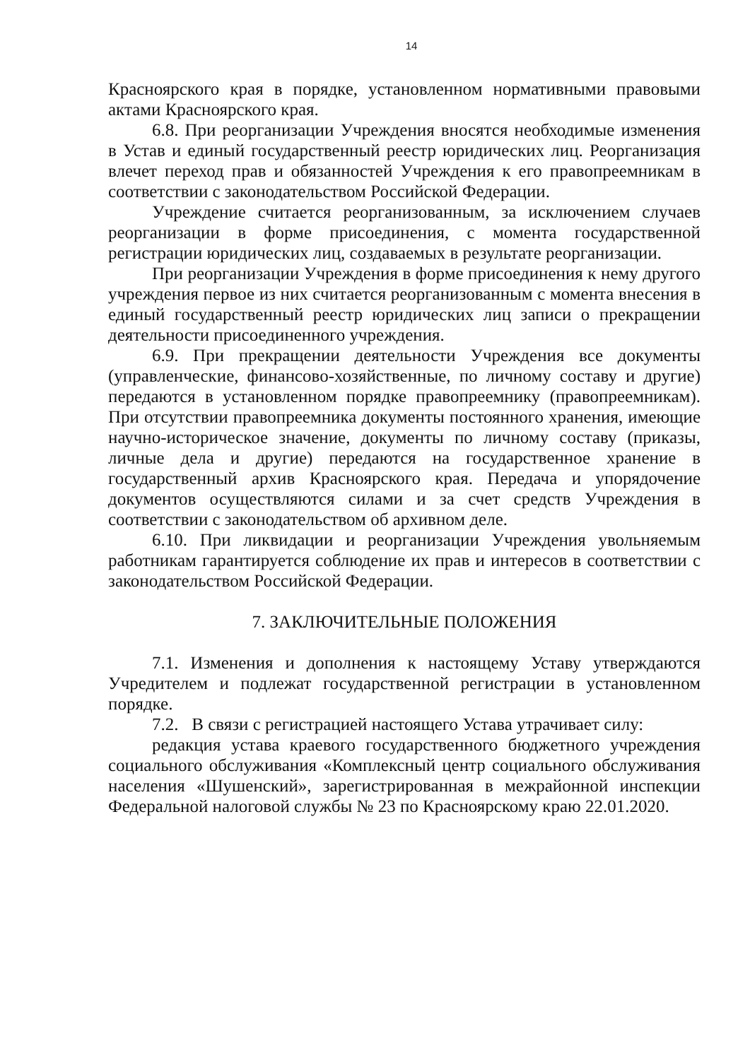14
Красноярского края в порядке, установленном нормативными правовыми актами Красноярского края.
6.8. При реорганизации Учреждения вносятся необходимые изменения в Устав и единый государственный реестр юридических лиц. Реорганизация влечет переход прав и обязанностей Учреждения к его правопреемникам в соответствии с законодательством Российской Федерации.
Учреждение считается реорганизованным, за исключением случаев реорганизации в форме присоединения, с момента государственной регистрации юридических лиц, создаваемых в результате реорганизации.
При реорганизации Учреждения в форме присоединения к нему другого учреждения первое из них считается реорганизованным с момента внесения в единый государственный реестр юридических лиц записи о прекращении деятельности присоединенного учреждения.
6.9. При прекращении деятельности Учреждения все документы (управленческие, финансово-хозяйственные, по личному составу и другие) передаются в установленном порядке правопреемнику (правопреемникам). При отсутствии правопреемника документы постоянного хранения, имеющие научно-историческое значение, документы по личному составу (приказы, личные дела и другие) передаются на государственное хранение в государственный архив Красноярского края. Передача и упорядочение документов осуществляются силами и за счет средств Учреждения в соответствии с законодательством об архивном деле.
6.10. При ликвидации и реорганизации Учреждения увольняемым работникам гарантируется соблюдение их прав и интересов в соответствии с законодательством Российской Федерации.
7. ЗАКЛЮЧИТЕЛЬНЫЕ ПОЛОЖЕНИЯ
7.1. Изменения и дополнения к настоящему Уставу утверждаются Учредителем и подлежат государственной регистрации в установленном порядке.
7.2. В связи с регистрацией настоящего Устава утрачивает силу:
редакция устава краевого государственного бюджетного учреждения социального обслуживания «Комплексный центр социального обслуживания населения «Шушенский», зарегистрированная в межрайонной инспекции Федеральной налоговой службы № 23 по Красноярскому краю 22.01.2020.